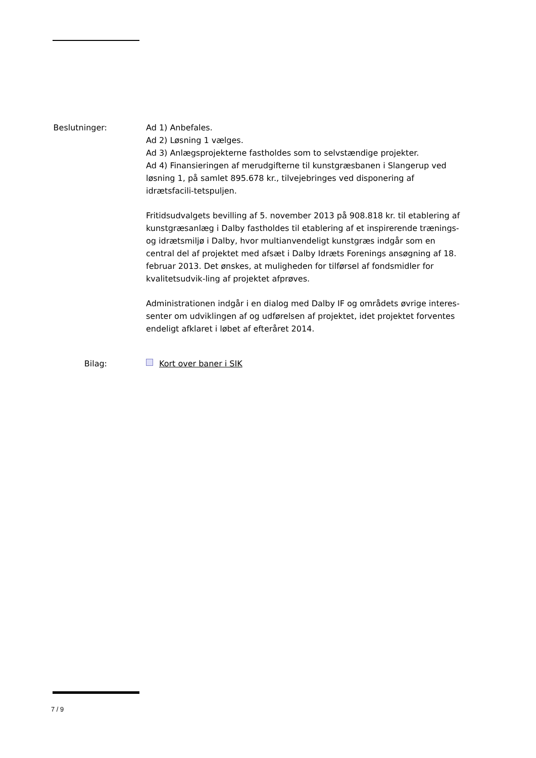Beslutninger: Ad 1) Anbefales.
Ad 2) Løsning 1 vælges.
Ad 3) Anlægsprojekterne fastholdes som to selvstændige projekter.
Ad 4) Finansieringen af merudgifterne til kunstgræsbanen i Slangerup ved løsning 1, på samlet 895.678 kr., tilvejebringes ved disponering af idrætsfacili-tetspuljen.
Fritidsudvalgets bevilling af 5. november 2013 på 908.818 kr. til etablering af kunstgræsanlæg i Dalby fastholdes til etablering af et inspirerende trænings- og idrætsmiljø i Dalby, hvor multianvendeligt kunstgræs indgår som en central del af projektet med afsæt i Dalby Idræts Forenings ansøgning af 18. februar 2013. Det ønskes, at muligheden for tilførsel af fondsmidler for kvalitetsudvik-ling af projektet afprøves.
Administrationen indgår i en dialog med Dalby IF og områdets øvrige interes-senter om udviklingen af og udførelsen af projektet, idet projektet forventes endeligt afklaret i løbet af efteråret 2014.
Bilag: Kort over baner i SIK
7 / 9